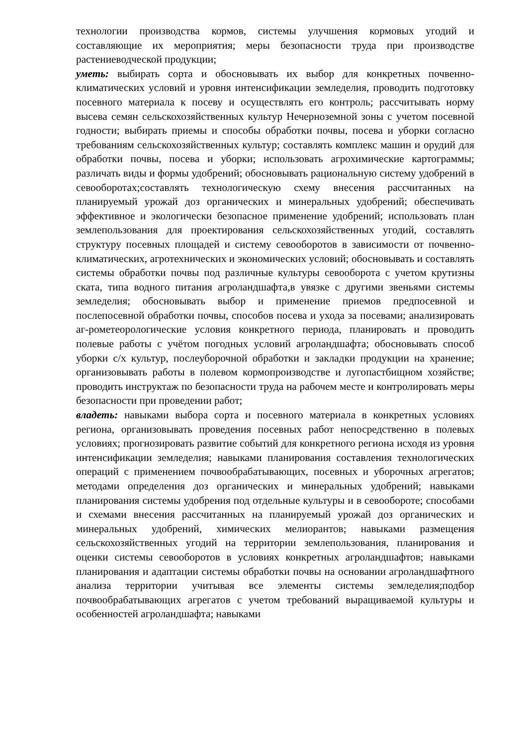технологии производства кормов, системы улучшения кормовых угодий и составляющие их мероприятия; меры безопасности труда при производстве растениеводческой продукции;
уметь: выбирать сорта и обосновывать их выбор для конкретных почвенно-климатических условий и уровня интенсификации земледелия, проводить подготовку посевного материала к посеву и осуществлять его контроль; рассчитывать норму высева семян сельскохозяйственных культур Нечерноземной зоны с учетом посевной годности; выбирать приемы и способы обработки почвы, посева и уборки согласно требованиям сельскохозяйственных культур; составлять комплекс машин и орудий для обработки почвы, посева и уборки; использовать агрохимические картограммы; различать виды и формы удобрений; обосновывать рациональную систему удобрений в севооборотах;составлять технологическую схему внесения рассчитанных на планируемый урожай доз органических и минеральных удобрений; обеспечивать эффективное и экологически безопасное применение удобрений; использовать план землепользования для проектирования сельскохозяйственных угодий, составлять структуру посевных площадей и систему севооборотов в зависимости от почвенно-климатических, агротехнических и экономических условий; обосновывать и составлять системы обработки почвы под различные культуры севооборота с учетом крутизны ската, типа водного питания агроландшафта,в увязке с другими звеньями системы земледелия; обосновывать выбор и применение приемов предпосевной и послепосевной обработки почвы, способов посева и ухода за посевами; анализировать аг-рометеорологические условия конкретного периода, планировать и проводить полевые работы с учётом погодных условий агроландшафта; обосновывать способ уборки с/х культур, послеуборочной обработки и закладки продукции на хранение; организовывать работы в полевом кормопроизводстве и лугопастбищном хозяйстве; проводить инструктаж по безопасности труда на рабочем месте и контролировать меры безопасности при проведении работ;
владеть: навыками выбора сорта и посевного материала в конкретных условиях региона, организовывать проведения посевных работ непосредственно в полевых условиях; прогнозировать развитие событий для конкретного региона исходя из уровня интенсификации земледелия; навыками планирования составления технологических операций с применением почвообрабатывающих, посевных и уборочных агрегатов; методами определения доз органических и минеральных удобрений; навыками планирования системы удобрения под отдельные культуры и в севообороте; способами и схемами внесения рассчитанных на планируемый урожай доз органических и минеральных удобрений, химических мелиорантов; навыками размещения сельскохозяйственных угодий на территории землепользования, планирования и оценки системы севооборотов в условиях конкретных агроландшафтов; навыками планирования и адаптации системы обработки почвы на основании агроландшафтного анализа территории учитывая все элементы системы земледелия;подбор почвообрабатывающих агрегатов с учетом требований выращиваемой культуры и особенностей агроландшафта; навыками